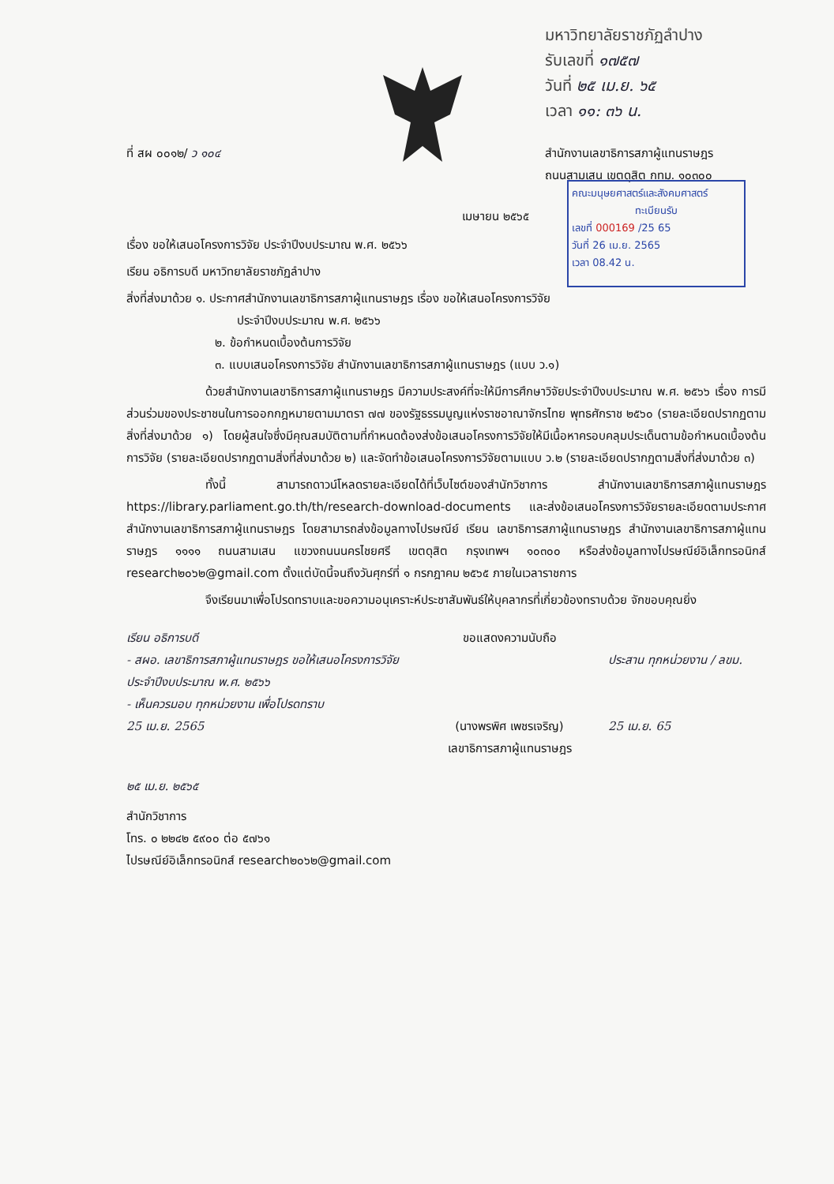มหาวิทยาลัยราชภัฏลำปาง
รับเลขที่ ๑๗๕๗
วันที่ ๒๕ เม.ย. ๖๕
เวลา ๑๑: ๓๖ น.
ที่ สผ ๐๐๑๒/ ว ๑๐๔
สำนักงานเลขาธิการสภาผู้แทนราษฎร
ถนนสามเสน เขตดุสิต กทม. ๑๐๓๐๐
คณะมนุษยศาสตร์และสังคมศาสตร์
ทะเบียนรับเลขที่ 000169 /25 65
วันที่ 26 เม.ย. 2565
เวลา 08.42 น.
เมษายน ๒๕๖๕
เรื่อง ขอให้เสนอโครงการวิจัย ประจำปีงบประมาณ พ.ศ. ๒๕๖๖
เรียน อธิการบดี มหาวิทยาลัยราชภัฏลำปาง
สิ่งที่ส่งมาด้วย ๑. ประกาศสำนักงานเลขาธิการสภาผู้แทนราษฎร เรื่อง ขอให้เสนอโครงการวิจัย
ประจำปีงบประมาณ พ.ศ. ๒๕๖๖
๒. ข้อกำหนดเบื้องต้นการวิจัย
๓. แบบเสนอโครงการวิจัย สำนักงานเลขาธิการสภาผู้แทนราษฎร (แบบ ว.๑)
ด้วยสำนักงานเลขาธิการสภาผู้แทนราษฎร มีความประสงค์ที่จะให้มีการศึกษาวิจัยประจำปีงบประมาณ พ.ศ. ๒๕๖๖ เรื่อง การมีส่วนร่วมของประชาชนในการออกกฎหมายตามมาตรา ๗๗ ของรัฐธรรมนูญแห่งราชอาณาจักรไทย พุทธศักราช ๒๕๖๐ (รายละเอียดปรากฏตามสิ่งที่ส่งมาด้วย ๑) โดยผู้สนใจซึ่งมีคุณสมบัติตามที่กำหนดต้องส่งข้อเสนอโครงการวิจัยให้มีเนื้อหาครอบคลุมประเด็นตามข้อกำหนดเบื้องต้นการวิจัย (รายละเอียดปรากฏตามสิ่งที่ส่งมาด้วย ๒) และจัดทำข้อเสนอโครงการวิจัยตามแบบ ว.๒ (รายละเอียดปรากฏตามสิ่งที่ส่งมาด้วย ๓)
ทั้งนี้ สามารถดาวน์โหลดรายละเอียดได้ที่เว็บไซต์ของสำนักวิชาการ สำนักงานเลขาธิการสภาผู้แทนราษฎร https://library.parliament.go.th/th/research-download-documents และส่งข้อเสนอโครงการวิจัยรายละเอียดตามประกาศสำนักงานเลขาธิการสภาผู้แทนราษฎร โดยสามารถส่งข้อมูลทางไปรษณีย์ เรียน เลขาธิการสภาผู้แทนราษฎร สำนักงานเลขาธิการสภาผู้แทนราษฎร ๑๑๑๑ ถนนสามเสน แขวงถนนนครไชยศรี เขตดุสิต กรุงเทพฯ ๑๐๓๐๐ หรือส่งข้อมูลทางไปรษณีย์อิเล็กทรอนิกส์ research๒๐๖๒@gmail.com ตั้งแต่บัดนี้จนถึงวันศุกร์ที่ ๑ กรกฎาคม ๒๕๖๕ ภายในเวลาราชการ
จึงเรียนมาเพื่อโปรดทราบและขอความอนุเคราะห์ประชาสัมพันธ์ให้บุคลากรที่เกี่ยวข้องทราบด้วย จักขอบคุณยิ่ง
เรียน อธิการบดี
- สผอ. เลขาธิการสภาผู้แทนราษฎร ขอให้เสนอโครงการวิจัย ประจำปีงบประมาณ พ.ศ. ๒๕๖๖
- เห็นควรมอบ ทุกหน่วยงาน เพื่อโปรดทราบ
25 เม.ย. 2565
ขอแสดงความนับถือ
(นางพรพิศ เพชรเจริญ)
เลขาธิการสภาผู้แทนราษฎร
ประสาน ทุกหน่วยงาน / ลขม.
25 เม.ย. 65
๒๕ เม.ย. ๒๕๖๕
สำนักวิชาการ
โทร. ๐ ๒๒๔๒ ๕๙๐๐ ต่อ ๕๗๖๑
ไปรษณีย์อิเล็กทรอนิกส์ research๒๐๖๒@gmail.com